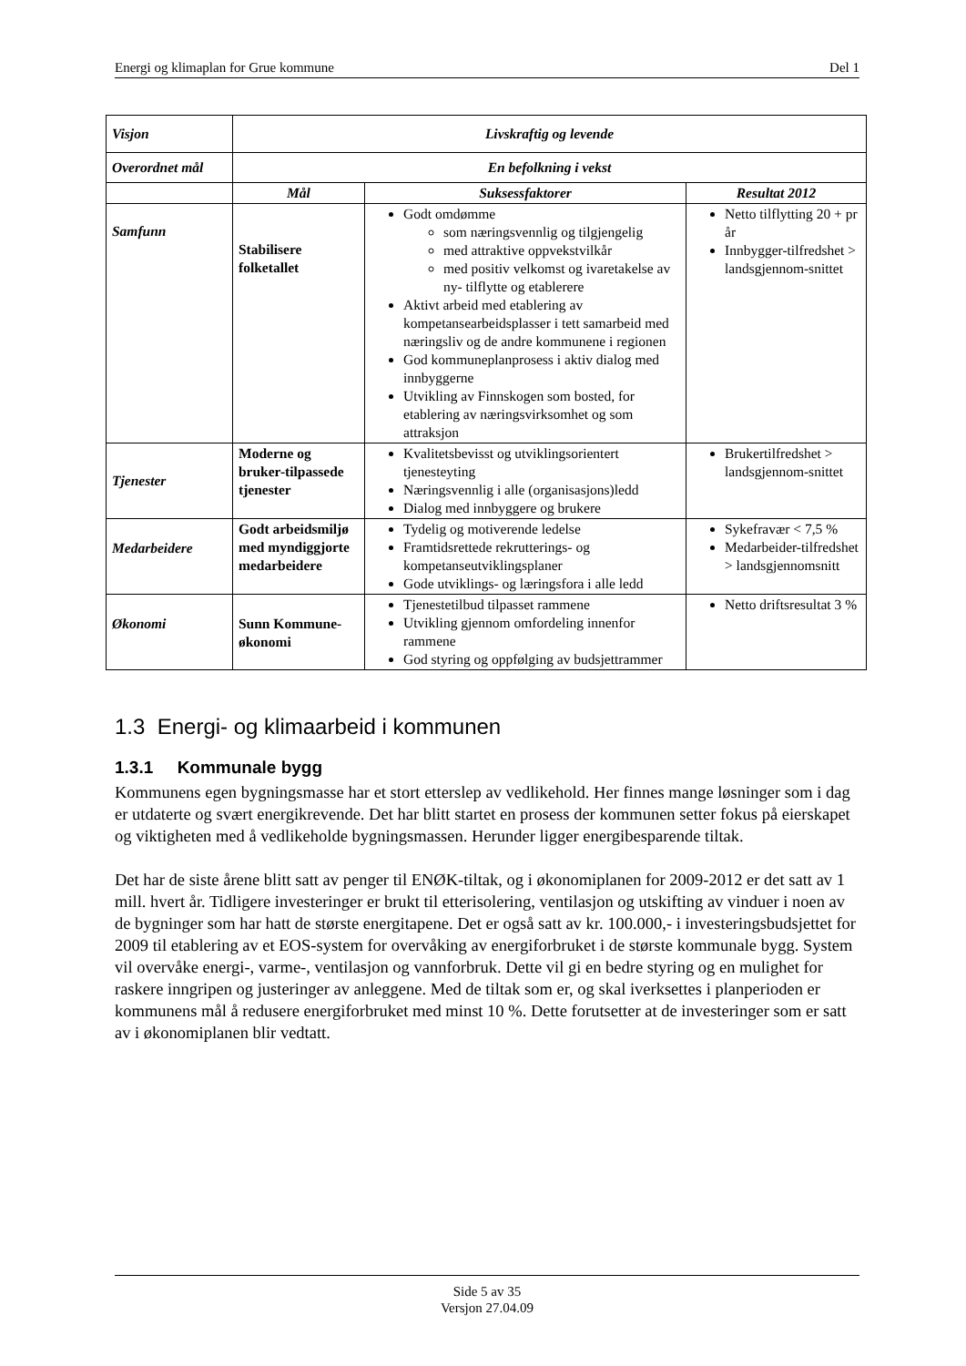Energi og klimaplan for Grue kommune Del 1
| Visjon | Livskraftig og levende | | |
| Overordnet mål | En befolkning i vekst | | |
| | Mål | Suksessfaktorer | Resultat 2012 |
| Samfunn | Stabilisere folketallet | Godt omdømme som næringsvennlig og tilgjengelig med attraktive oppvekstvilkår med positiv velkomst og ivaretakelse av ny- tilflytte og etablerere Aktivt arbeid med etablering av kompetansearbeidsplasser i tett samarbeid med næringsliv og de andre kommunene i regionen God kommuneplanprosess i aktiv dialog med innbyggerne Utvikling av Finnskogen som bosted, for etablering av næringsvirksomhet og som attraksjon | Netto tilflytting 20 + pr år Innbygger-tilfredshet > landsgjennom-snittet |
| Tjenester | Moderne og bruker-tilpassede tjenester | Kvalitetsbevisst og utviklingsorientert tjenesteyting Næringsvennlig i alle (organisasjons)ledd Dialog med innbyggere og brukere | Brukertilfredshet > landsgjennom-snittet |
| Medarbeidere | Godt arbeidsmiljø med myndiggjorte medarbeidere | Tydelig og motiverende ledelse Framtidsrettede rekrutterings- og kompetanseutviklingsplaner Gode utviklings- og læringsfora i alle ledd | Sykefravær < 7,5 % Medarbeider-tilfredshet > landsgjennomsnitt |
| Økonomi | Sunn Kommune-økonomi | Tjenestetilbud tilpasset rammene Utvikling gjennom omfordeling innenfor rammene God styring og oppfølging av budsjettrammer | Netto driftsresultat 3 % |
1.3 Energi- og klimaarbeid i kommunen
1.3.1 Kommunale bygg
Kommunens egen bygningsmasse har et stort etterslep av vedlikehold. Her finnes mange løsninger som i dag er utdaterte og svært energikrevende. Det har blitt startet en prosess der kommunen setter fokus på eierskapet og viktigheten med å vedlikeholde bygningsmassen. Herunder ligger energibesparende tiltak.
Det har de siste årene blitt satt av penger til ENØK-tiltak, og i økonomiplanen for 2009-2012 er det satt av 1 mill. hvert år. Tidligere investeringer er brukt til etterisolering, ventilasjon og utskifting av vinduer i noen av de bygninger som har hatt de største energitapene. Det er også satt av kr. 100.000,- i investeringsbudsjettet for 2009 til etablering av et EOS-system for overvåking av energiforbruket i de største kommunale bygg. System vil overvåke energi-, varme-, ventilasjon og vannforbruk. Dette vil gi en bedre styring og en mulighet for raskere inngripen og justeringer av anleggene. Med de tiltak som er, og skal iverksettes i planperioden er kommunens mål å redusere energiforbruket med minst 10 %. Dette forutsetter at de investeringer som er satt av i økonomiplanen blir vedtatt.
Side 5 av 35
Versjon 27.04.09